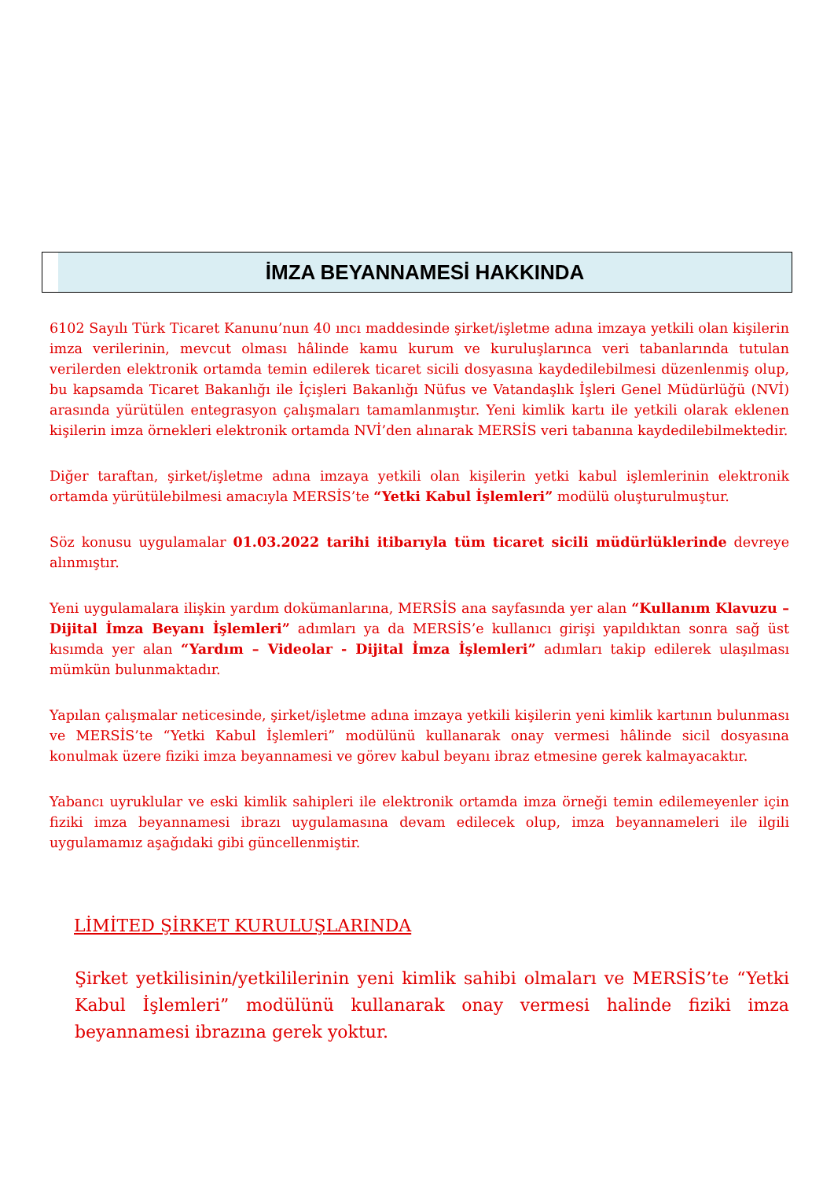İMZA BEYANNAMESİ HAKKINDA
6102 Sayılı Türk Ticaret Kanunu’nun 40 ıncı maddesinde şirket/işletme adına imzaya yetkili olan kişilerin imza verilerinin, mevcut olması hâlinde kamu kurum ve kuruluşlarınca veri tabanlarında tutulan verilerden elektronik ortamda temin edilerek ticaret sicili dosyasına kaydedilebilmesi düzenlenmiş olup, bu kapsamda Ticaret Bakanlığı ile İçişleri Bakanlığı Nüfus ve Vatandaşlık İşleri Genel Müdürlüğü (NVİ) arasında yürütülen entegrasyon çalışmaları tamamlanmıştır. Yeni kimlik kartı ile yetkili olarak eklenen kişilerin imza örnekleri elektronik ortamda NVİ’den alınarak MERSİS veri tabanına kaydedilebilmektedir.
Diğer taraftan, şirket/işletme adına imzaya yetkili olan kişilerin yetki kabul işlemlerinin elektronik ortamda yürütülebilmesi amacıyla MERSİS’te “Yetki Kabul İşlemleri” modülü oluşturulmuştur.
Söz konusu uygulamalar 01.03.2022 tarihi itibarıyla tüm ticaret sicili müdürlüklerinde devreye alınmıştır.
Yeni uygulamalara ilişkin yardım dokümanlarına, MERSİS ana sayfasında yer alan “Kullanım Klavuzu – Dijital İmza Beyanı İşlemleri” adımları ya da MERSİS’e kullanıcı girişi yapıldıktan sonra sağ üst kısımda yer alan “Yardım – Videolar - Dijital İmza İşlemleri” adımları takip edilerek ulaşılması mümkün bulunmaktadır.
Yapılan çalışmalar neticesinde, şirket/işletme adına imzaya yetkili kişilerin yeni kimlik kartının bulunması ve MERSİS’te “Yetki Kabul İşlemleri” modülünü kullanarak onay vermesi hâlinde sicil dosyasına konulmak üzere fiziki imza beyannamesi ve görev kabul beyanı ibraz etmesine gerek kalmayacaktır.
Yabancı uyruklular ve eski kimlik sahipleri ile elektronik ortamda imza örneği temin edilemeyenler için fiziki imza beyannamesi ibrazı uygulamasına devam edilecek olup, imza beyannameleri ile ilgili uygulamamız aşağıdaki gibi güncellenmiştir.
LİMİTED ŞİRKET KURULUŞLARINDA
Şirket yetkilisinin/yetkililerinin yeni kimlik sahibi olmaları ve MERSİS’te “Yetki Kabul İşlemleri” modülünü kullanarak onay vermesi halinde fiziki imza beyannamesi ibrazına gerek yoktur.